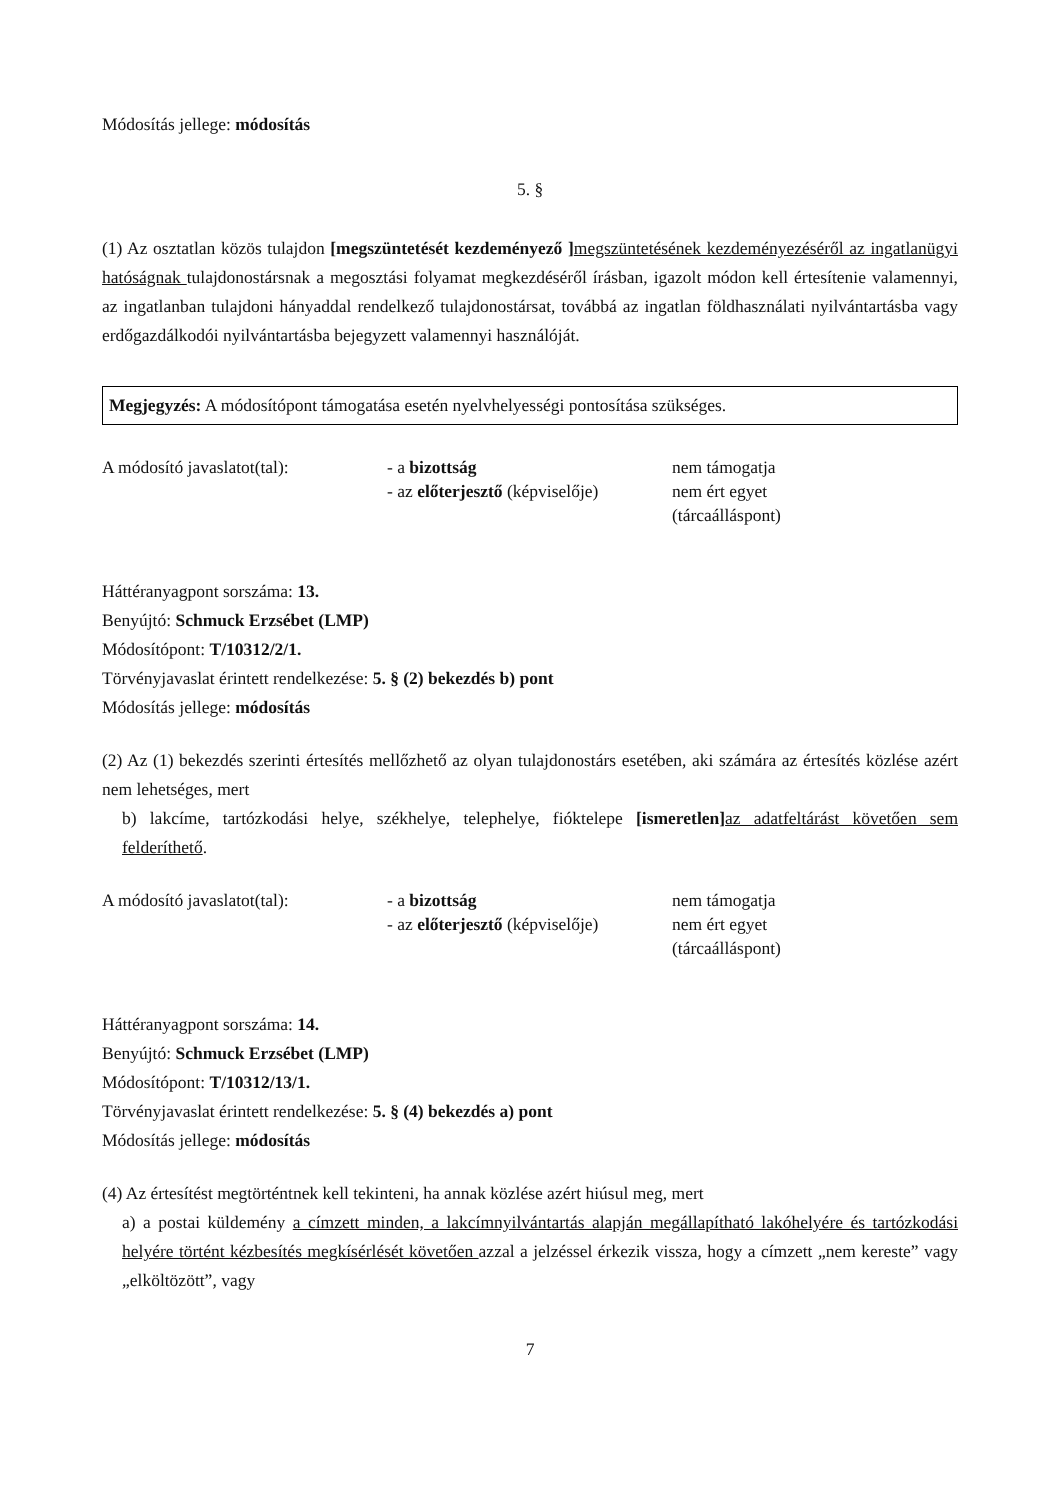Módosítás jellege: módosítás
5. §
(1) Az osztatlan közös tulajdon [megszüntetését kezdeményező ] megszüntetésének kezdeményezéséről az ingatlanügyi hatóságnak tulajdonostársnak a megosztási folyamat megkezdéséről írásban, igazolt módon kell értesítenie valamennyi, az ingatlanban tulajdoni hányaddal rendelkező tulajdonostársat, továbbá az ingatlan földhasználati nyilvántartásba vagy erdőgazdálkodói nyilvántartásba bejegyzett valamennyi használóját.
Megjegyzés: A módosítópont támogatása esetén nyelvhelyességi pontosítása szükséges.
| A módosító javaslatot(tal): | - a bizottság - az előterjesztő (képviselője) | nem támogatja nem ért egyet (tárcaálláspont) |
Háttéranyagpont sorszáma: 13.
Benyújtó: Schmuck Erzsébet (LMP)
Módosítópont: T/10312/2/1.
Törvényjavaslat érintett rendelkezése: 5. § (2) bekezdés b) pont
Módosítás jellege: módosítás
(2) Az (1) bekezdés szerinti értesítés mellőzhető az olyan tulajdonostárs esetében, aki számára az értesítés közlése azért nem lehetséges, mert
b) lakcíme, tartózkodási helye, székhelye, telephelye, fióktelepe [ismeretlen] az adatfeltárást követően sem felderíthető.
| A módosító javaslatot(tal): | - a bizottság - az előterjesztő (képviselője) | nem támogatja nem ért egyet (tárcaálláspont) |
Háttéranyagpont sorszáma: 14.
Benyújtó: Schmuck Erzsébet (LMP)
Módosítópont: T/10312/13/1.
Törvényjavaslat érintett rendelkezése: 5. § (4) bekezdés a) pont
Módosítás jellege: módosítás
(4) Az értesítést megtörténtnek kell tekinteni, ha annak közlése azért hiúsul meg, mert
a) a postai küldemény a címzett minden, a lakcímnyilvántartás alapján megállapítható lakóhelyére és tartózkodási helyére történt kézbesítés megkísérlését követően azzal a jelzéssel érkezik vissza, hogy a címzett „nem kereste” vagy „elköltözött”, vagy
7